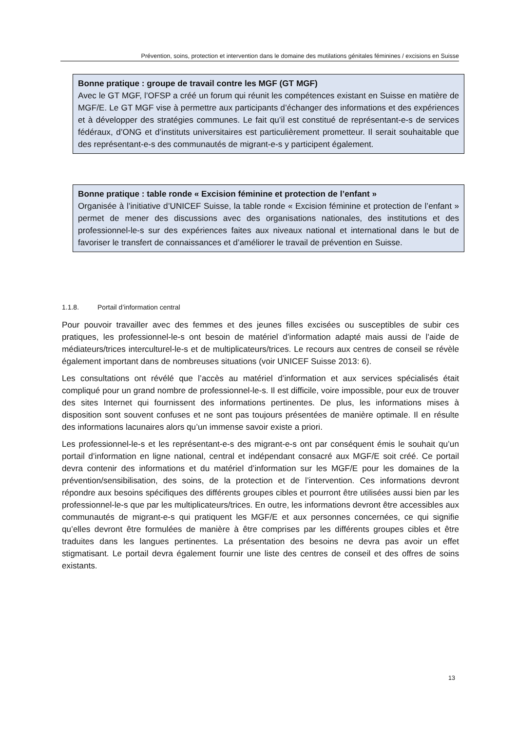Prévention, soins, protection et intervention dans le domaine des mutilations génitales féminines / excisions en Suisse
Bonne pratique : groupe de travail contre les MGF (GT MGF)
Avec le GT MGF, l’OFSP a créé un forum qui réunit les compétences existant en Suisse en matière de MGF/E. Le GT MGF vise à permettre aux participants d’échanger des informa­tions et des expériences et à développer des stratégies communes. Le fait qu’il est constitué de représentant-e-s de services fédéraux, d’ONG et d’instituts universitaires est particulière­ment prometteur. Il serait souhaitable que des représentant-e-s des communautés de mi­grant-e-s y participent également.
Bonne pratique : table ronde « Excision féminine et protection de l’enfant »
Organisée à l’initiative d’UNICEF Suisse, la table ronde « Excision féminine et protection de l’enfant » permet de mener des discussions avec des organisations nationales, des institu­tions et des professionnel-le-s sur des expériences faites aux niveaux national et international dans le but de favoriser le transfert de connaissances et d’améliorer le travail de prévention en Suisse.
1.1.8. Portail d’information central
Pour pouvoir travailler avec des femmes et des jeunes filles excisées ou susceptibles de subir ces pratiques, les professionnel-le-s ont besoin de matériel d’information adapté mais aussi de l’aide de médiateurs/trices interculturel-le-s et de multiplicateurs/trices. Le recours aux centres de conseil se révèle également important dans de nombreuses situations (voir UNICEF Suisse 2013: 6).
Les consultations ont révélé que l’accès au matériel d’information et aux services spécialisés était compliqué pour un grand nombre de professionnel-le-s. Il est difficile, voire impossible, pour eux de trouver des sites Internet qui fournissent des informations pertinentes. De plus, les infor­mations mises à disposition sont souvent confuses et ne sont pas toujours présentées de ma­nière optimale. Il en résulte des informations lacunaires alors qu’un immense savoir existe a prio­ri.
Les professionnel-le-s et les représentant-e-s des migrant-e-s ont par conséquent émis le souhait qu’un portail d’information en ligne national, central et indépendant consacré aux MGF/E soit créé. Ce portail devra contenir des informations et du matériel d’information sur les MGF/E pour les domaines de la prévention/sensibilisation, des soins, de la protection et de l’intervention. Ces informations devront répondre aux besoins spécifiques des différents groupes cibles et pourront être utilisées aussi bien par les professionnel-le-s que par les multiplicateurs/trices. En outre, les informations devront être accessibles aux communautés de migrant-e-s qui pratiquent les MGF/E et aux personnes concernées, ce qui signifie qu’elles devront être formulées de manière à être comprises par les différents groupes cibles et être traduites dans les langues pertinentes. La pré­sentation des besoins ne devra pas avoir un effet stigmatisant. Le portail devra également fournir une liste des centres de conseil et des offres de soins existants.
13